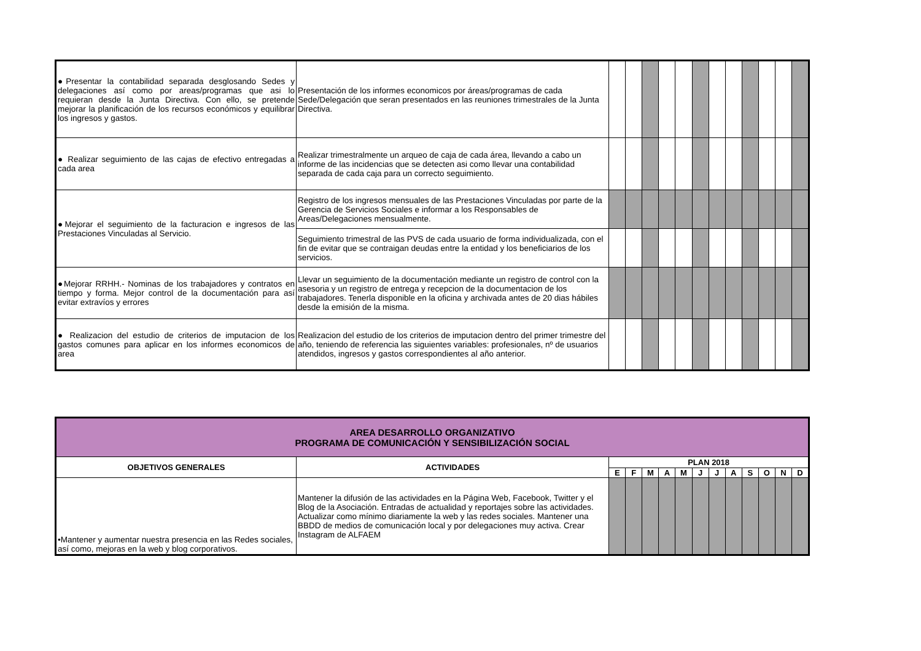| ●Presentar la contabilidad separada desglosando Sedes y delegaciones así como por areas/programas que asi lo requieran desde la Junta Directiva. Con ello, se pretende mejorar la planificación de los recursos económicos y equilibrar los ingresos y gastos. | Presentación de los informes economicos por áreas/programas de cada Sede/Delegación que seran presentados en las reuniones trimestrales de la Junta Directiva. | | | | | | | | | | | | |
| ● Realizar seguimiento de las cajas de efectivo entregadas a cada area | Realizar trimestralmente un arqueo de caja de cada área, llevando a cabo un informe de las incidencias que se detecten asi como llevar una contabilidad separada de cada caja para un correcto seguimiento. | | | | | | | | | | | | |
| ●Mejorar el seguimiento de la facturacion e ingresos de las Prestaciones Vinculadas al Servicio. | Registro de los ingresos mensuales de las Prestaciones Vinculadas por parte de la Gerencia de Servicios Sociales e informar a los Responsables de Areas/Delegaciones mensualmente. | | | | | | | | | | | | |
| | Seguimiento trimestral de las PVS de cada usuario de forma individualizada, con el fin de evitar que se contraigan deudas entre la entidad y los beneficiarios de los servicios. | | | | | | | | | | | | |
| ●Mejorar RRHH.- Nominas de los trabajadores y contratos en tiempo y forma. Mejor control de la documentación para así evitar extravíos y errores | Llevar un seguimiento de la documentación mediante un registro de control con la asesoria y un registro de entrega y recepcion de la documentacion de los trabajadores. Tenerla disponible en la oficina y archivada antes de 20 dias hábiles desde la emisión de la misma. | | | | | | | | | | | | |
| ● Realizacion del estudio de criterios de imputacion de los gastos comunes para aplicar en los informes economicos de area | Realizacion del estudio de los criterios de imputacion dentro del primer trimestre del año, teniendo de referencia las siguientes variables: profesionales, nº de usuarios atendidos, ingresos y gastos correspondientes al año anterior. | | | | | | | | | | | | |
| AREA DESARROLLO ORGANIZATIVO PROGRAMA DE COMUNICACIÓN Y SENSIBILIZACIÓN SOCIAL | | | | | | | | | | | | | |
| OBJETIVOS GENERALES | ACTIVIDADES | PLAN 2018 | | | | | | | | | | | |
| | | E | F | M | A | M | J | J | A | S | O | N | D |
| •Mantener y aumentar nuestra presencia en las Redes sociales, así como, mejoras en la web y blog corporativos. | Mantener la difusión de las actividades en la Página Web, Facebook, Twitter y el Blog de la Asociación. Entradas de actualidad y reportajes sobre las actividades. Actualizar como mínimo diariamente la web y las redes sociales. Mantener una BBDD de medios de comunicación local y por delegaciones muy activa. Crear Instagram de ALFAEM | | | | | | | | | | | | |